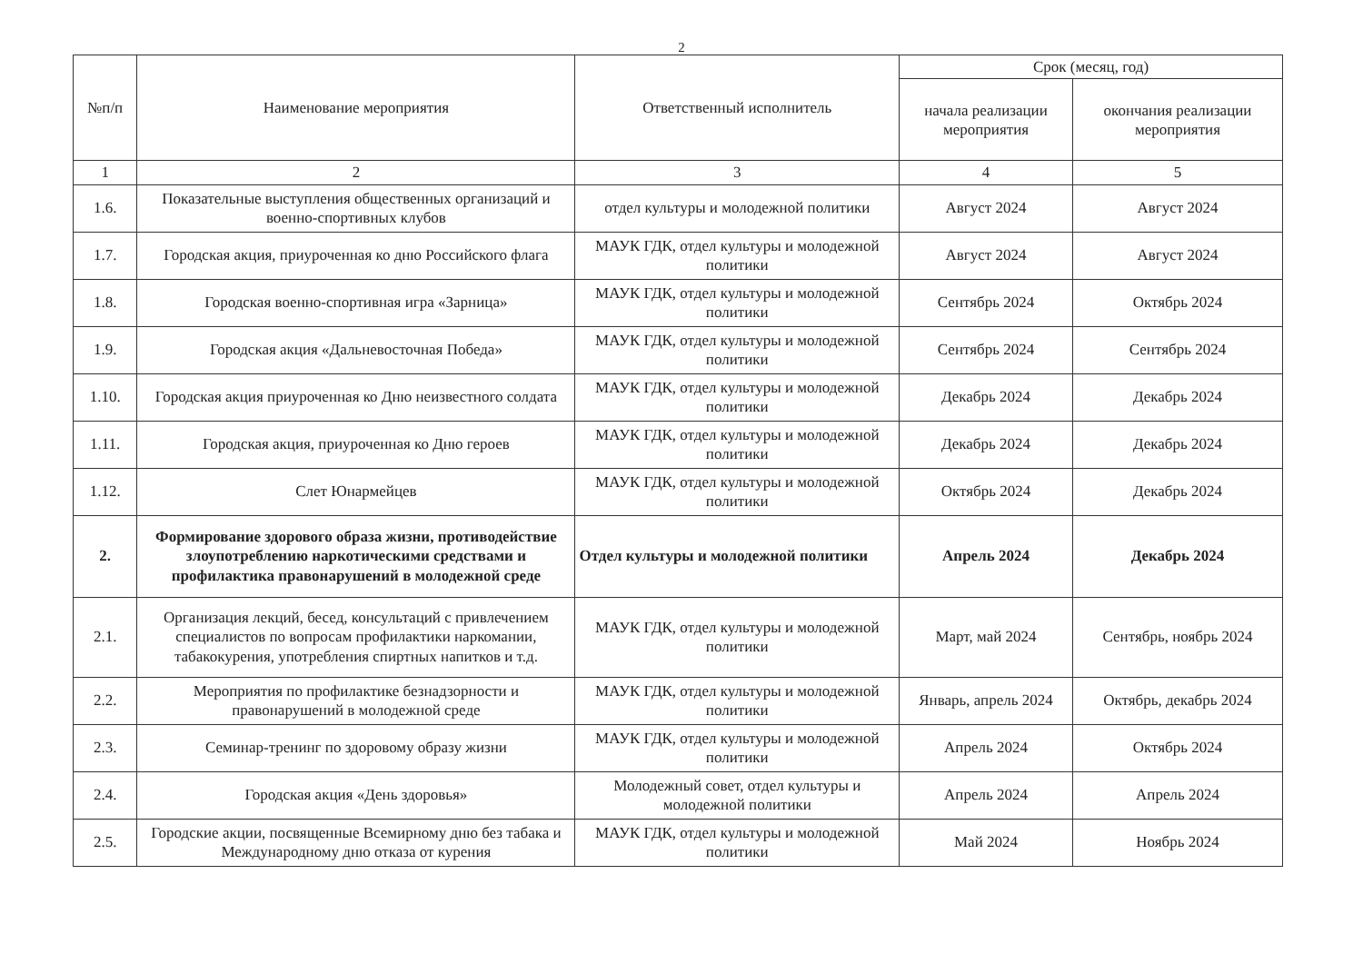2
| №п/п | Наименование мероприятия | Ответственный исполнитель | Срок (месяц, год) | |
| --- | --- | --- | --- | --- |
| | | | начала реализации мероприятия | окончания реализации мероприятия |
| 1 | 2 | 3 | 4 | 5 |
| 1.6. | Показательные выступления общественных организаций и военно-спортивных клубов | отдел культуры и молодежной политики | Август 2024 | Август 2024 |
| 1.7. | Городская акция, приуроченная ко дню Российского флага | МАУК ГДК, отдел культуры и молодежной политики | Август 2024 | Август 2024 |
| 1.8. | Городская военно-спортивная игра «Зарница» | МАУК ГДК, отдел культуры и молодежной политики | Сентябрь 2024 | Октябрь 2024 |
| 1.9. | Городская акция «Дальневосточная Победа» | МАУК ГДК, отдел культуры и молодежной политики | Сентябрь 2024 | Сентябрь 2024 |
| 1.10. | Городская акция приуроченная ко Дню неизвестного солдата | МАУК ГДК, отдел культуры и молодежной политики | Декабрь 2024 | Декабрь 2024 |
| 1.11. | Городская акция, приуроченная ко Дню героев | МАУК ГДК, отдел культуры и молодежной политики | Декабрь 2024 | Декабрь 2024 |
| 1.12. | Слет Юнармейцев | МАУК ГДК, отдел культуры и молодежной политики | Октябрь 2024 | Декабрь 2024 |
| 2. | Формирование здорового образа жизни, противодействие злоупотреблению наркотическими средствами и профилактика правонарушений в молодежной среде | Отдел культуры и молодежной политики | Апрель 2024 | Декабрь 2024 |
| 2.1. | Организация лекций, бесед, консультаций с привлечением специалистов по вопросам профилактики наркомании, табакокурения, употребления спиртных напитков и т.д. | МАУК ГДК, отдел культуры и молодежной политики | Март, май 2024 | Сентябрь, ноябрь 2024 |
| 2.2. | Мероприятия по профилактике безнадзорности и правонарушений в молодежной среде | МАУК ГДК, отдел культуры и молодежной политики | Январь, апрель 2024 | Октябрь, декабрь 2024 |
| 2.3. | Семинар-тренинг по здоровому образу жизни | МАУК ГДК, отдел культуры и молодежной политики | Апрель 2024 | Октябрь 2024 |
| 2.4. | Городская акция «День здоровья» | Молодежный совет, отдел культуры и молодежной политики | Апрель 2024 | Апрель 2024 |
| 2.5. | Городские акции, посвященные Всемирному дню без табака и Международному дню отказа от курения | МАУК ГДК, отдел культуры и молодежной политики | Май 2024 | Ноябрь 2024 |